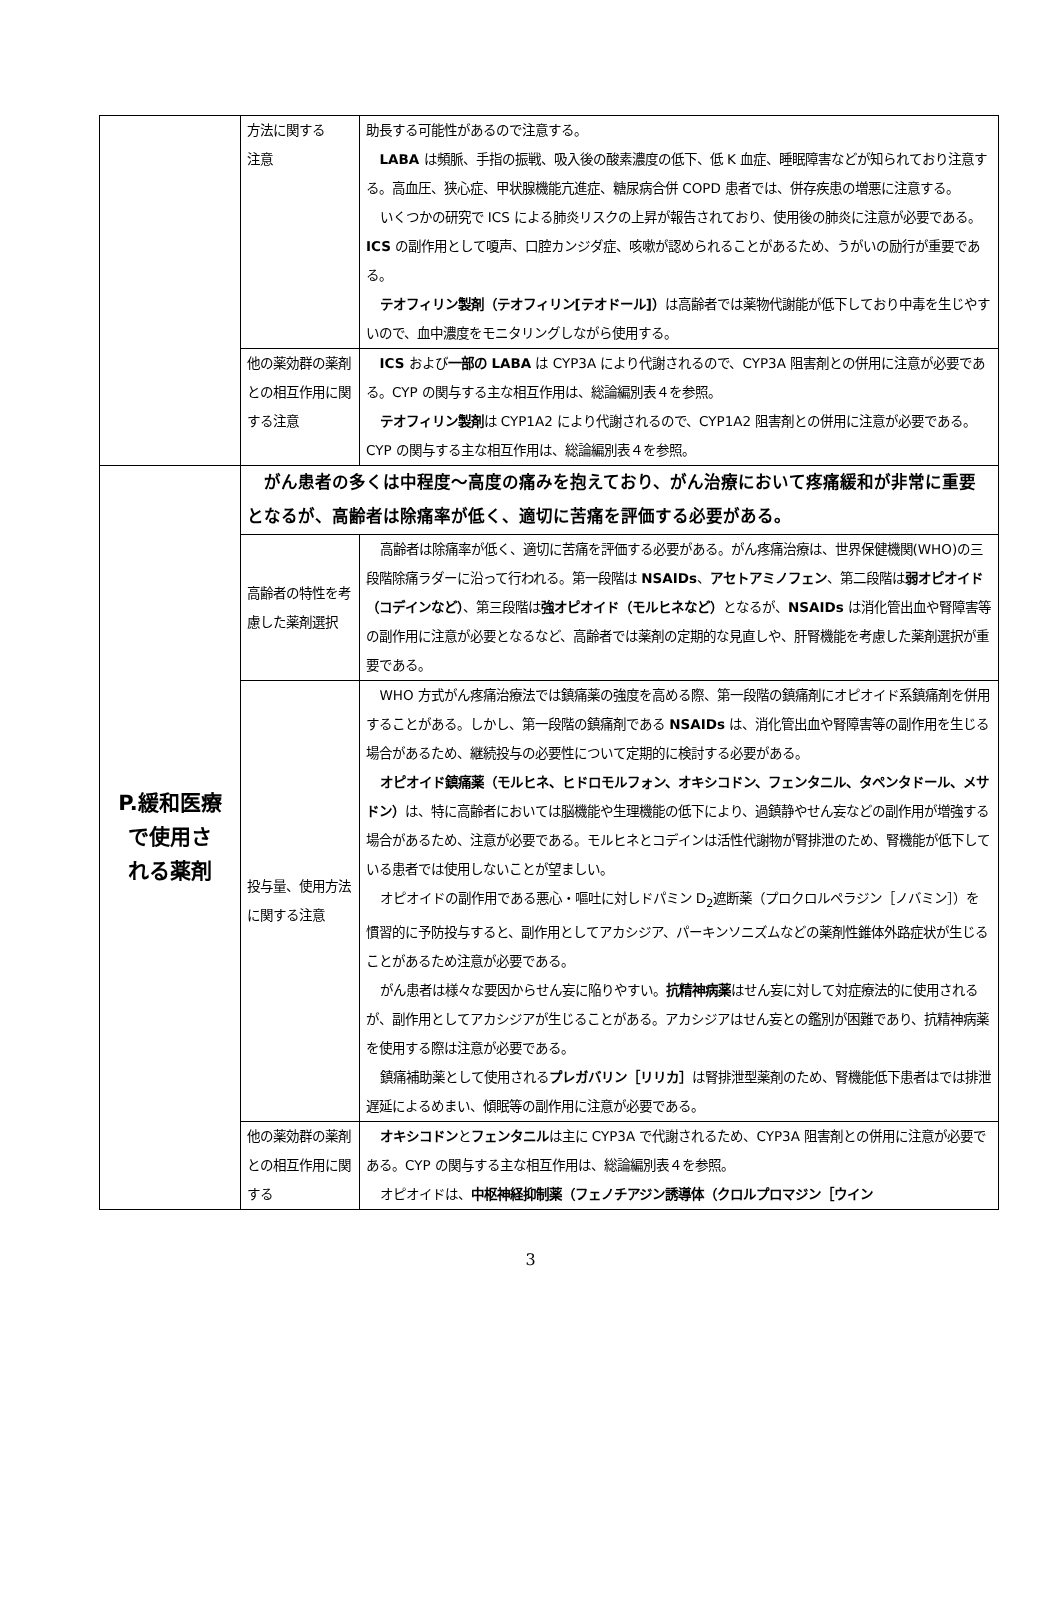| | 方法に関する 注意 | 助長する可能性があるので注意する。 LABA は頻脈、手指の振戦、吸入後の酸素濃度の低下、低 K 血症、睡眠障害などが知られており注意する。高血圧、狭心症、甲状腺機能亢進症、糖尿病合併 COPD 患者では、併存疾患の増悪に注意する。 いくつかの研究で ICS による肺炎リスクの上昇が報告されており、使用後の肺炎に注意が必要である。 ICS の副作用として嗄声、口腔カンジダ症、咳嗽が認められることがあるため、うがいの励行が重要である。 テオフィリン製剤（テオフィリン[テオドール]） は高齢者では薬物代謝能が低下しており中毒を生じやすいので、血中濃度をモニタリングしながら使用する。 |
| | 他の薬効群の薬剤との相互作用に関する注意 | ICS および 一部の LABA は CYP3A により代謝されるので、CYP3A 阻害剤との併用に注意が必要である。CYP の関与する主な相互作用は、総論編別表４を参照。 テオフィリン製剤 は CYP1A2 により代謝されるので、CYP1A2 阻害剤との併用に注意が必要である。CYP の関与する主な相互作用は、総論編別表４を参照。 |
| P.緩和医療 で使用さ れる薬剤 | がん患者の多くは中程度～高度の痛みを抱えており、がん治療において疼痛緩和が非常に重要となるが、高齢者は除痛率が低く、適切に苦痛を評価する必要がある。 | |
| | 高齢者の特性を考慮した薬剤選択 | 高齢者は除痛率が低く、適切に苦痛を評価する必要がある。がん疼痛治療は、世界保健機関(WHO)の三段階除痛ラダーに沿って行われる。第一段階は NSAIDs 、 アセトアミノフェン 、第二段階は 弱オピオイド（コデインなど） 、第三段階は 強オピオイド（モルヒネなど） となるが、 NSAIDs は消化管出血や腎障害等の副作用に注意が必要となるなど、高齢者では薬剤の定期的な見直しや、肝腎機能を考慮した薬剤選択が重要である。 |
| | 投与量、使用方法に関する注意 | WHO 方式がん疼痛治療法では鎮痛薬の強度を高める際、第一段階の鎮痛剤にオピオイド系鎮痛剤を併用することがある。しかし、第一段階の鎮痛剤である NSAIDs は、消化管出血や腎障害等の副作用を生じる場合があるため、継続投与の必要性について定期的に検討する必要がある。 オピオイド鎮痛薬（モルヒネ、ヒドロモルフォン、オキシコドン、フェンタニル、タペンタドール、メサドン） は、特に高齢者においては脳機能や生理機能の低下により、過鎮静やせん妄などの副作用が増強する場合があるため、注意が必要である。モルヒネとコデインは活性代謝物が腎排泄のため、腎機能が低下している患者では使用しないことが望ましい。 オピオイドの副作用である悪心・嘔吐に対しドパミン D<sub>2</sub>遮断薬（プロクロルペラジン［ノバミン］）を慣習的に予防投与すると、副作用としてアカシジア、パーキンソニズムなどの薬剤性錐体外路症状が生じることがあるため注意が必要である。 がん患者は様々な要因からせん妄に陥りやすい。 抗精神病薬 はせん妄に対して対症療法的に使用されるが、副作用としてアカシジアが生じることがある。アカシジアはせん妄との鑑別が困難であり、抗精神病薬を使用する際は注意が必要である。 鎮痛補助薬として使用される プレガバリン［リリカ］ は腎排泄型薬剤のため、腎機能低下患者はでは排泄遅延によるめまい、傾眠等の副作用に注意が必要である。 |
| | 他の薬効群の薬剤との相互作用に関する | オキシコドン と フェンタニル は主に CYP3A で代謝されるため、CYP3A 阻害剤との併用に注意が必要である。CYP の関与する主な相互作用は、総論編別表４を参照。 オピオイドは、 中枢神経抑制薬（フェノチアジン誘導体（クロルプロマジン［ウイン |
3